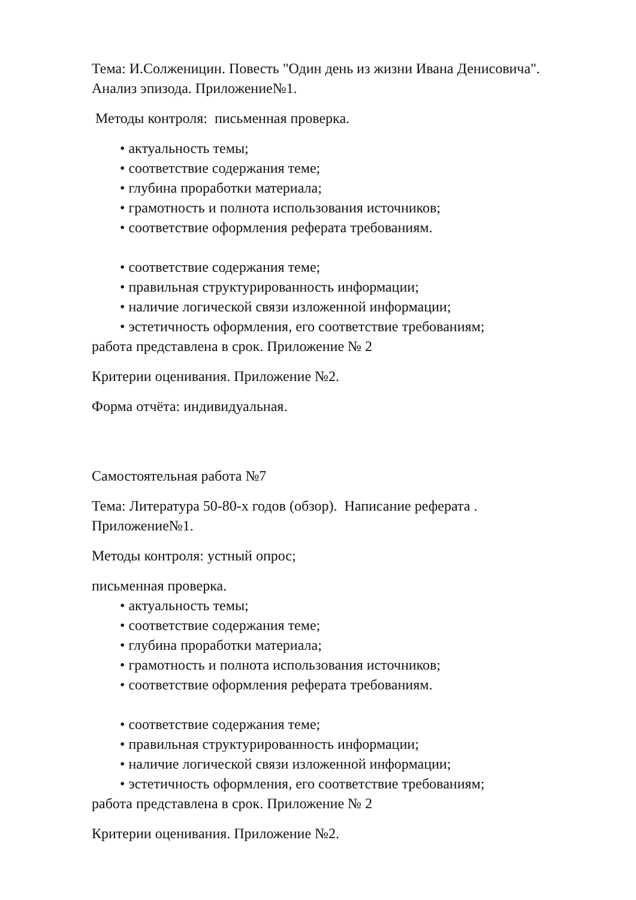Тема: И.Солженицин. Повесть "Один день из жизни Ивана Денисовича". Анализ эпизода. Приложение№1.
Методы контроля: письменная проверка.
• актуальность темы;
• соответствие содержания теме;
• глубина проработки материала;
• грамотность и полнота использования источников;
• соответствие оформления реферата требованиям.
• соответствие содержания теме;
• правильная структурированность информации;
• наличие логической связи изложенной информации;
• эстетичность оформления, его соответствие требованиям;
работа представлена в срок. Приложение № 2
Критерии оценивания. Приложение №2.
Форма отчёта: индивидуальная.
Самостоятельная работа №7
Тема: Литература 50-80-х годов (обзор). Написание реферата . Приложение№1.
Методы контроля: устный опрос;
письменная проверка.
• актуальность темы;
• соответствие содержания теме;
• глубина проработки материала;
• грамотность и полнота использования источников;
• соответствие оформления реферата требованиям.
• соответствие содержания теме;
• правильная структурированность информации;
• наличие логической связи изложенной информации;
• эстетичность оформления, его соответствие требованиям;
работа представлена в срок. Приложение № 2
Критерии оценивания. Приложение №2.